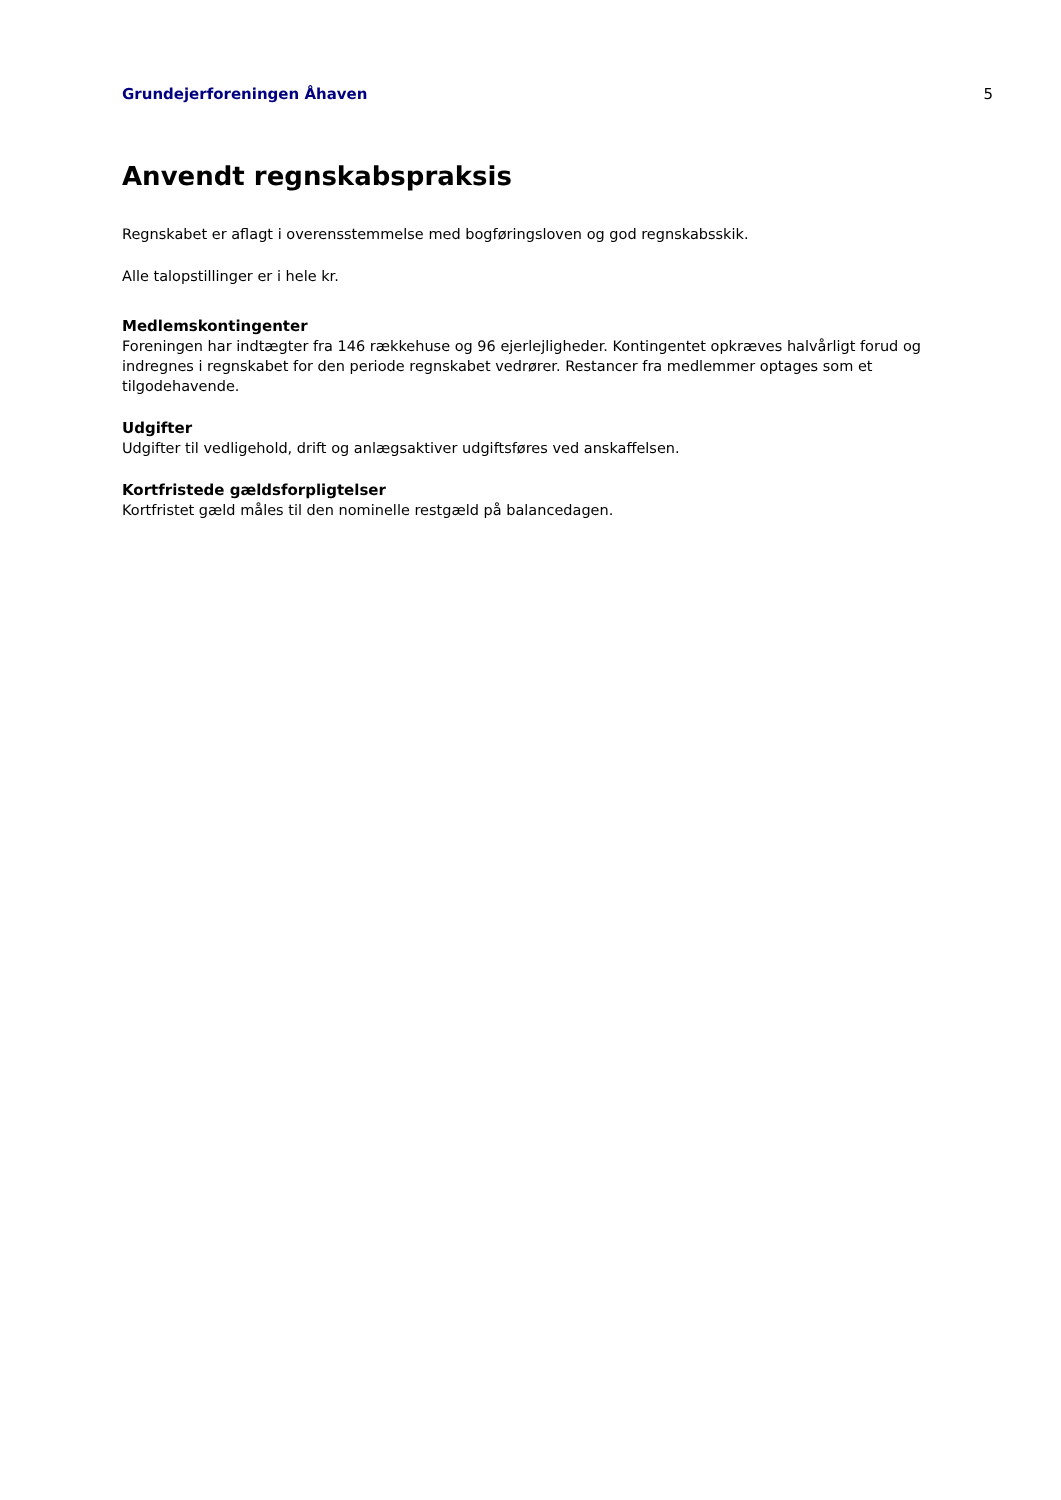Grundejerforeningen Åhaven 5
Anvendt regnskabspraksis
Regnskabet er aflagt i overensstemmelse med bogføringsloven og god regnskabsskik.
Alle talopstillinger er i hele kr.
Medlemskontingenter
Foreningen har indtægter fra 146 rækkehuse og 96 ejerlejligheder. Kontingentet opkræves halvårligt forud og indregnes i regnskabet for den periode regnskabet vedrører. Restancer fra medlemmer optages som et tilgodehavende.
Udgifter
Udgifter til vedligehold, drift og anlægsaktiver udgiftsføres ved anskaffelsen.
Kortfristede gældsforpligtelser
Kortfristet gæld måles til den nominelle restgæld på balancedagen.